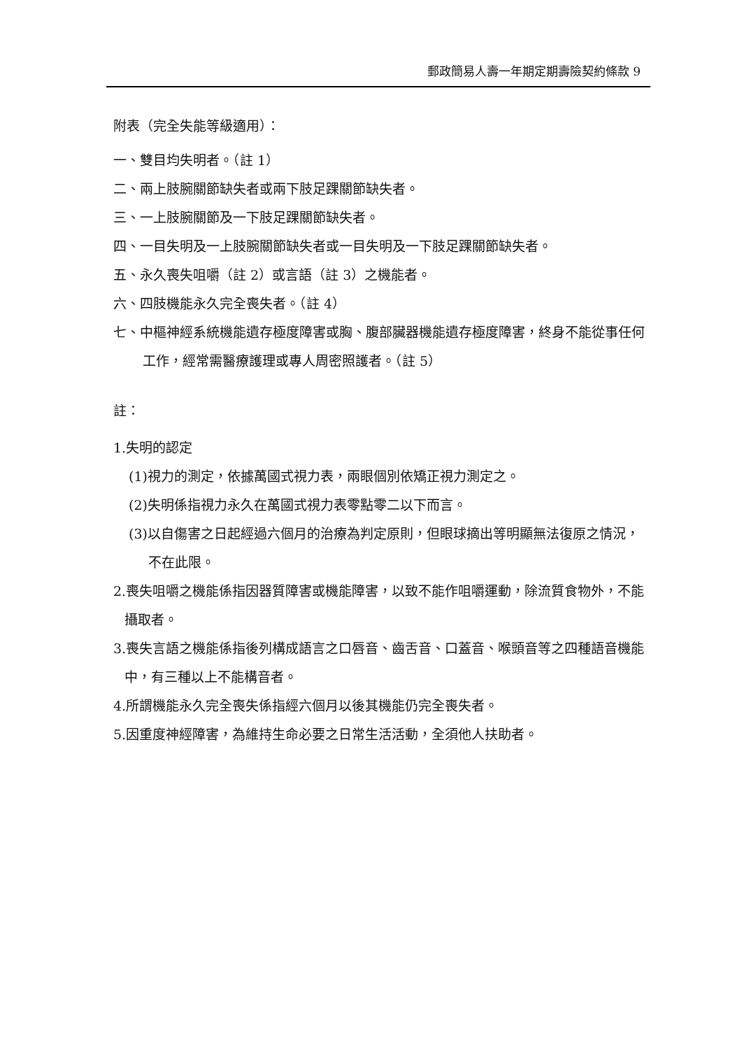郵政簡易人壽一年期定期壽險契約條款 9
附表（完全失能等級適用）：
一、雙目均失明者。（註 1）
二、兩上肢腕關節缺失者或兩下肢足踝關節缺失者。
三、一上肢腕關節及一下肢足踝關節缺失者。
四、一目失明及一上肢腕關節缺失者或一目失明及一下肢足踝關節缺失者。
五、永久喪失咀嚼（註 2）或言語（註 3）之機能者。
六、四肢機能永久完全喪失者。（註 4）
七、中樞神經系統機能遺存極度障害或胸、腹部臟器機能遺存極度障害，終身不能從事任何工作，經常需醫療護理或專人周密照護者。（註 5）
註：
1.失明的認定
(1)視力的測定，依據萬國式視力表，兩眼個別依矯正視力測定之。
(2)失明係指視力永久在萬國式視力表零點零二以下而言。
(3)以自傷害之日起經過六個月的治療為判定原則，但眼球摘出等明顯無法復原之情況，不在此限。
2.喪失咀嚼之機能係指因器質障害或機能障害，以致不能作咀嚼運動，除流質食物外，不能攝取者。
3.喪失言語之機能係指後列構成語言之口唇音、齒舌音、口蓋音、喉頭音等之四種語音機能中，有三種以上不能構音者。
4.所謂機能永久完全喪失係指經六個月以後其機能仍完全喪失者。
5.因重度神經障害，為維持生命必要之日常生活活動，全須他人扶助者。